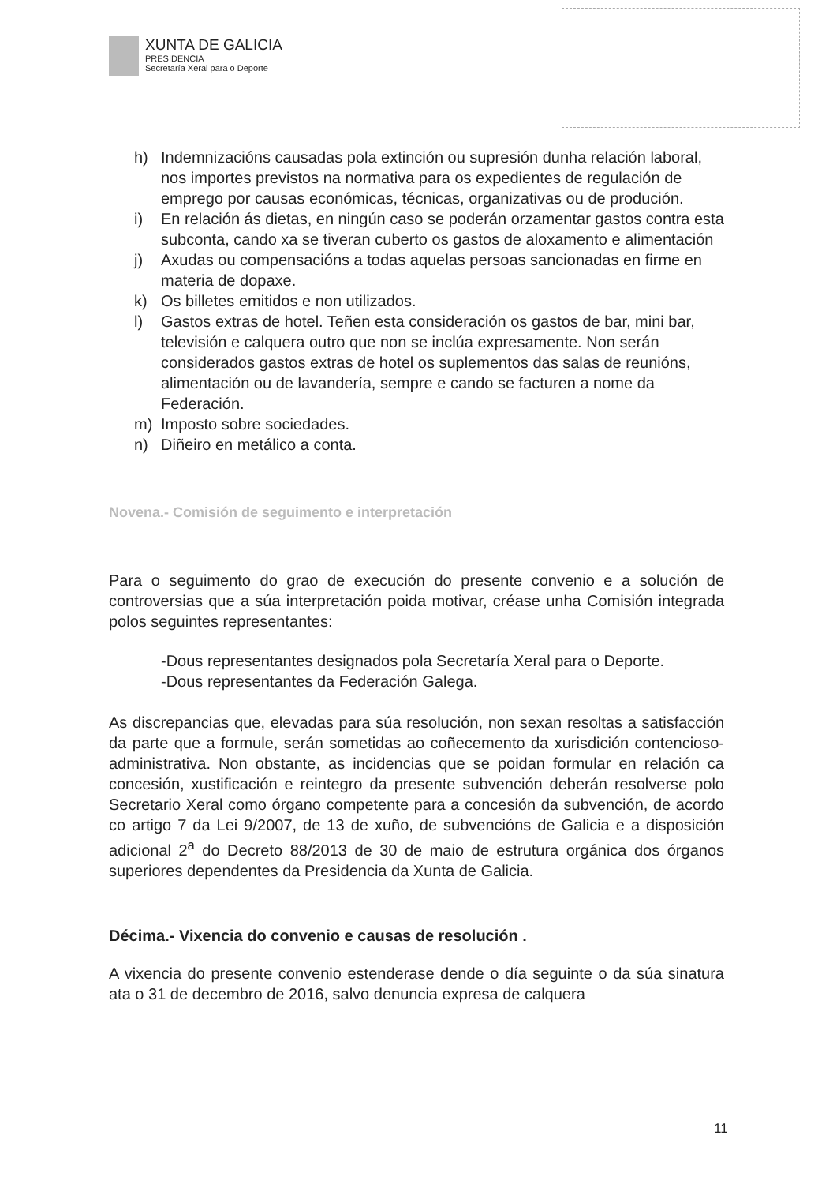XUNTA DE GALICIA
PRESIDENCIA
Secretaría Xeral para o Deporte
h) Indemnizacións causadas pola extinción ou supresión dunha relación laboral, nos importes previstos na normativa para os expedientes de regulación de emprego por causas económicas, técnicas, organizativas ou de produción.
i) En relación ás dietas, en ningún caso se poderán orzamentar gastos contra esta subconta, cando xa se tiveran cuberto os gastos de aloxamento e alimentación
j) Axudas ou compensacións a todas aquelas persoas sancionadas en firme en materia de dopaxe.
k) Os billetes emitidos e non utilizados.
l) Gastos extras de hotel. Teñen esta consideración os gastos de bar, mini bar, televisión e calquera outro que non se inclúa expresamente. Non serán considerados gastos extras de hotel os suplementos das salas de reunións, alimentación ou de lavandería, sempre e cando se facturen a nome da Federación.
m) Imposto sobre sociedades.
n) Diñeiro en metálico a conta.
Novena.- Comisión de seguimento e interpretación
Para o seguimento do grao de execución do presente convenio e a solución de controversias que a súa interpretación poida motivar, créase unha Comisión integrada polos seguintes representantes:
-Dous representantes designados pola Secretaría Xeral para o Deporte.
-Dous representantes da Federación Galega.
As discrepancias que, elevadas para súa resolución, non sexan resoltas a satisfacción da parte que a formule, serán sometidas ao coñecemento da xurisdición contencioso-administrativa. Non obstante, as incidencias que se poidan formular en relación ca concesión, xustificación e reintegro da presente subvención deberán resolverse polo Secretario Xeral como órgano competente para a concesión da subvención, de acordo co artigo 7 da Lei 9/2007, de 13 de xuño, de subvencións de Galicia e a disposición adicional 2<sup>a</sup> do Decreto 88/2013 de 30 de maio de estrutura orgánica dos órganos superiores dependentes da Presidencia da Xunta de Galicia.
Décima.- Vixencia do convenio e causas de resolución .
A vixencia do presente convenio estenderase dende o día seguinte o da súa sinatura ata o 31 de decembro de 2016, salvo denuncia expresa de calquera
11